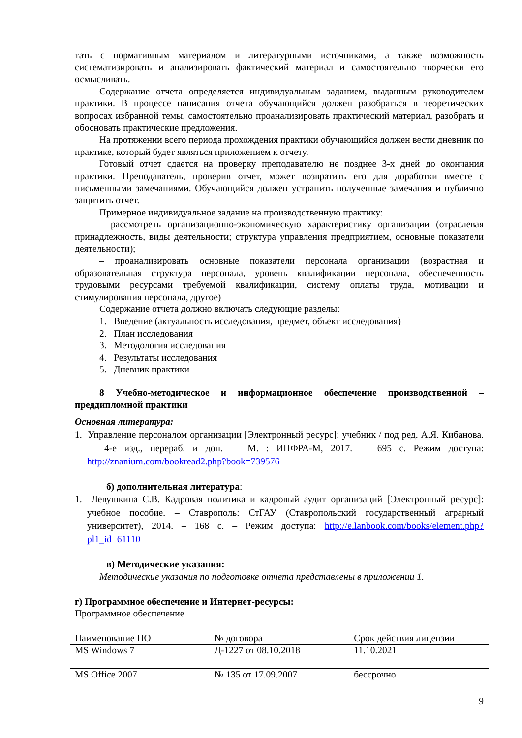тать с нормативным материалом и литературными источниками, а также возможность систематизировать и анализировать фактический материал и самостоятельно творчески его осмысливать.
Содержание отчета определяется индивидуальным заданием, выданным руководителем практики. В процессе написания отчета обучающийся должен разобраться в теоретических вопросах избранной темы, самостоятельно проанализировать практический материал, разобрать и обосновать практические предложения.
На протяжении всего периода прохождения практики обучающийся должен вести дневник по практике, который будет являться приложением к отчету.
Готовый отчет сдается на проверку преподавателю не позднее 3-х дней до окончания практики. Преподаватель, проверив отчет, может возвратить его для доработки вместе с письменными замечаниями. Обучающийся должен устранить полученные замечания и публично защитить отчет.
Примерное индивидуальное задание на производственную практику:
– рассмотреть организационно-экономическую характеристику организации (отраслевая принадлежность, виды деятельности; структура управления предприятием, основные показатели деятельности);
– проанализировать основные показатели персонала организации (возрастная и образовательная структура персонала, уровень квалификации персонала, обеспеченность трудовыми ресурсами требуемой квалификации, систему оплаты труда, мотивации и стимулирования персонала, другое)
Содержание отчета должно включать следующие разделы:
1. Введение (актуальность исследования, предмет, объект исследования)
2. План исследования
3. Методология исследования
4. Результаты исследования
5. Дневник практики
8 Учебно-методическое и информационное обеспечение производственной – преддипломной практики
Основная литература:
1. Управление персоналом организации [Электронный ресурс]: учебник / под ред. А.Я. Кибанова. — 4-е изд., перераб. и доп. — М. : ИНФРА-М, 2017. — 695 с. Режим доступа: http://znanium.com/bookread2.php?book=739576
б) дополнительная литература:
1. Левушкина С.В. Кадровая политика и кадровый аудит организаций [Электронный ресурс]: учебное пособие. – Ставрополь: СтГАУ (Ставропольский государственный аграрный университет), 2014. – 168 с. – Режим доступа: http://e.lanbook.com/books/element.php?pl1_id=61110
в) Методические указания:
Методические указания по подготовке отчета представлены в приложении 1.
г) Программное обеспечение и Интернет-ресурсы:
Программное обеспечение
| Наименование ПО | № договора | Срок действия лицензии |
| MS Windows 7 | Д-1227 от 08.10.2018 | 11.10.2021 |
| MS Office 2007 | № 135 от 17.09.2007 | бессрочно |
9